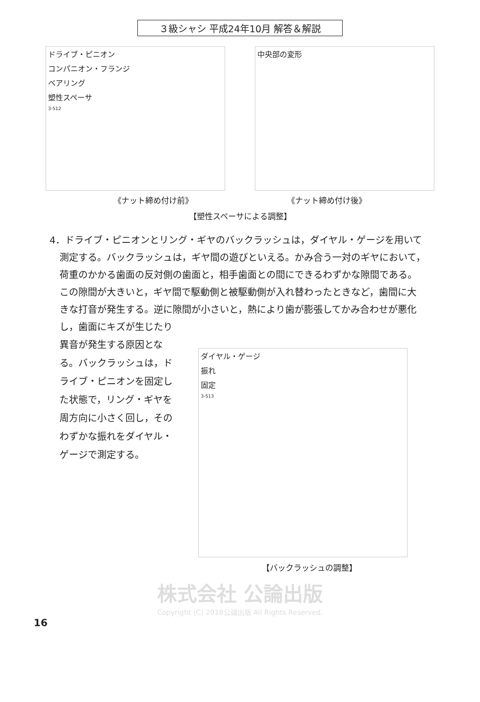３級シャシ 平成24年10月 解答＆解説
ドライブ・ピニオン
コンパニオン・フランジ
ベアリング
塑性スペーサ
3-512
中央部の変形
《ナット締め付け前》 《ナット締め付け後》
【塑性スペーサによる調整】
4．ドライブ・ピニオンとリング・ギヤのバックラッシュは，ダイヤル・ゲージを用いて測定する。バックラッシュは，ギヤ間の遊びといえる。かみ合う一対のギヤにおいて，荷重のかかる歯面の反対側の歯面と，相手歯面との間にできるわずかな隙間である。この隙間が大きいと，ギヤ間で駆動側と被駆動側が入れ替わったときなど，歯間に大きな打音が発生する。逆に隙間が小さいと，熱により歯が膨張してかみ合わせが悪化し，歯面にキズが生じたり
異音が発生する原因となる。バックラッシュは，ドライブ・ピニオンを固定した状態で，リング・ギヤを周方向に小さく回し，そのわずかな振れをダイヤル・ゲージで測定する。
ダイヤル・ゲージ
振れ
固定
3-513
【バックラッシュの調整】
株式会社 公論出版
Copyright (C) 2018公論出版 All Rights Reserved.
16